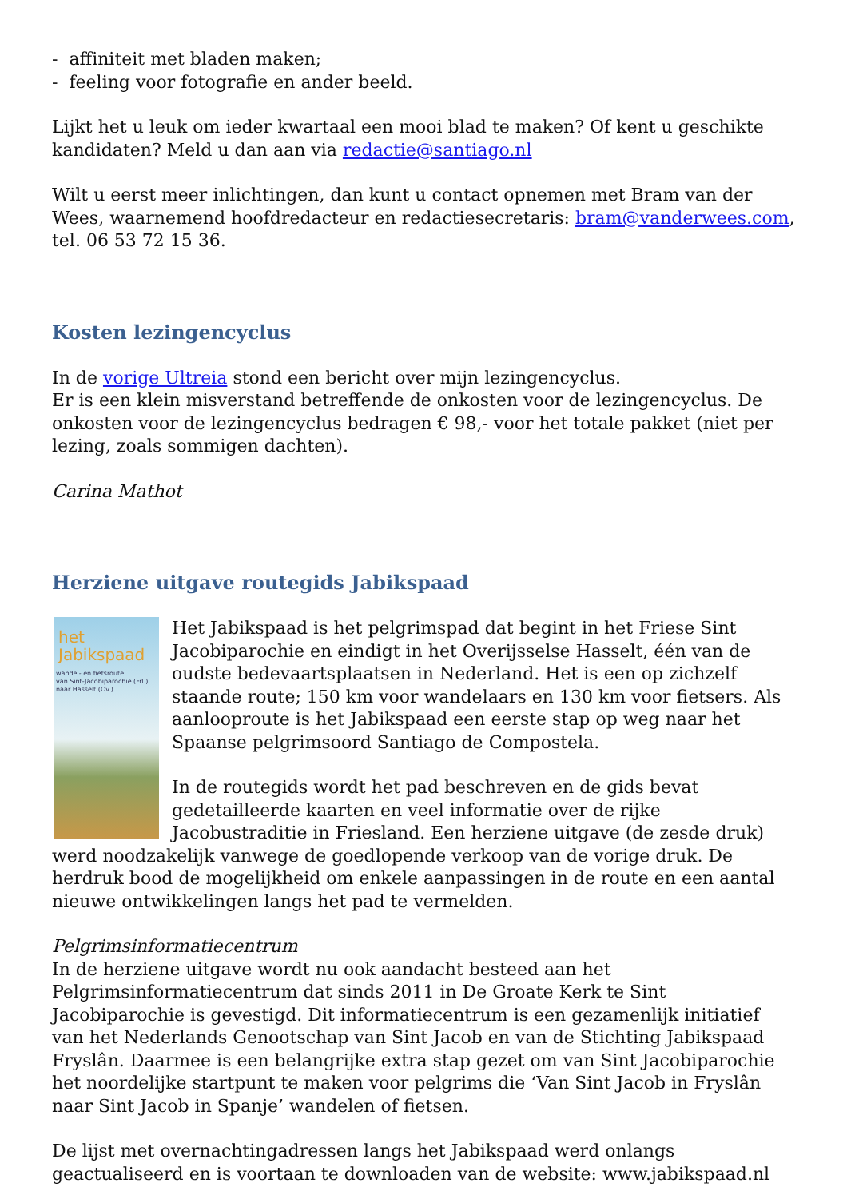- affiniteit met bladen maken;
- feeling voor fotografie en ander beeld.
Lijkt het u leuk om ieder kwartaal een mooi blad te maken? Of kent u geschikte kandidaten? Meld u dan aan via redactie@santiago.nl
Wilt u eerst meer inlichtingen, dan kunt u contact opnemen met Bram van der Wees, waarnemend hoofdredacteur en redactiesecretaris: bram@vanderwees.com, tel. 06 53 72 15 36.
Kosten lezingencyclus
In de vorige Ultreia stond een bericht over mijn lezingencyclus.
Er is een klein misverstand betreffende de onkosten voor de lezingencyclus. De onkosten voor de lezingencyclus bedragen € 98,- voor het totale pakket (niet per lezing, zoals sommigen dachten).
Carina Mathot
Herziene uitgave routegids Jabikspaad
het
Jabikspaad
wandel- en fietsroute
van Sint-Jacobiparochie (Frl.) naar Hasselt (Ov.)
Het Jabikspaad is het pelgrimspad dat begint in het Friese Sint Jacobiparochie en eindigt in het Overijsselse Hasselt, één van de oudste bedevaartsplaatsen in Nederland. Het is een op zichzelf staande route; 150 km voor wandelaars en 130 km voor fietsers. Als aanlooproute is het Jabikspaad een eerste stap op weg naar het Spaanse pelgrimsoord Santiago de Compostela.
In de routegids wordt het pad beschreven en de gids bevat gedetailleerde kaarten en veel informatie over de rijke Jacobustraditie in Friesland. Een herziene uitgave (de zesde druk) werd noodzakelijk vanwege de goedlopende verkoop van de vorige druk. De herdruk bood de mogelijkheid om enkele aanpassingen in de route en een aantal nieuwe ontwikkelingen langs het pad te vermelden.
Pelgrimsinformatiecentrum
In de herziene uitgave wordt nu ook aandacht besteed aan het Pelgrimsinformatiecentrum dat sinds 2011 in De Groate Kerk te Sint Jacobiparochie is gevestigd. Dit informatiecentrum is een gezamenlijk initiatief van het Nederlands Genootschap van Sint Jacob en van de Stichting Jabikspaad Fryslân. Daarmee is een belangrijke extra stap gezet om van Sint Jacobiparochie het noordelijke startpunt te maken voor pelgrims die ‘Van Sint Jacob in Fryslân naar Sint Jacob in Spanje’ wandelen of fietsen.
De lijst met overnachtingadressen langs het Jabikspaad werd onlangs geactualiseerd en is voortaan te downloaden van de website: www.jabikspaad.nl